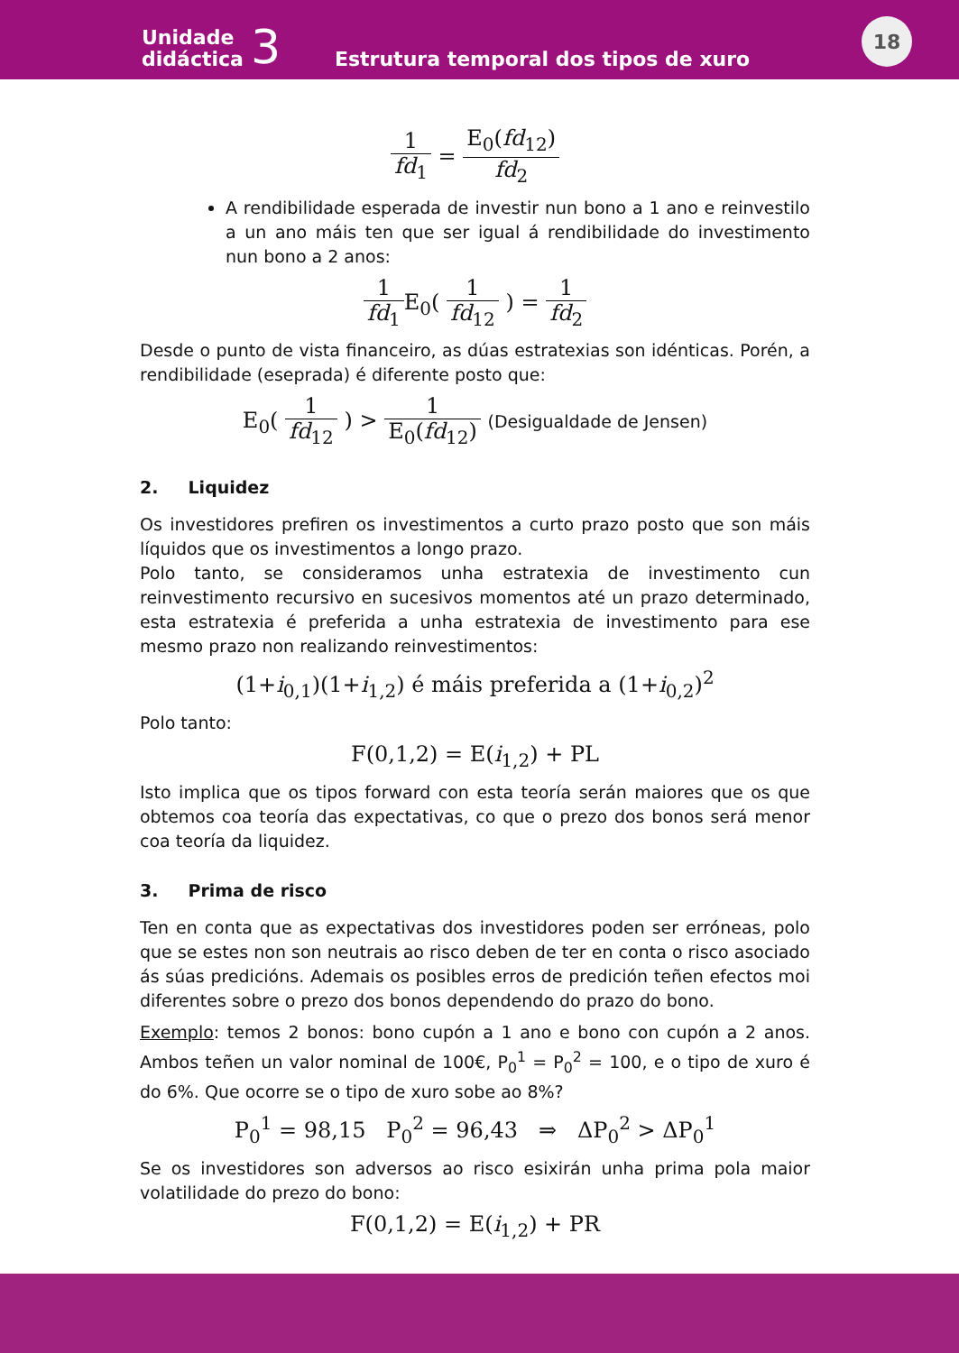Unidade
didáctica
3
Estrutura temporal dos tipos de xuro
18
1 fd<sub>1</sub> = E<sub>0</sub>(fd<sub>12</sub>) fd<sub>2</sub>
A rendibilidade esperada de investir nun bono a 1 ano e reinvestilo a un ano máis ten que ser igual á rendibilidade do investimento nun bono a 2 anos:
1 fd<sub>1</sub> E<sub>0</sub>( 1 fd<sub>12</sub> ) = 1 fd<sub>2</sub>
Desde o punto de vista financeiro, as dúas estratexias son idénticas. Porén, a rendibilidade (eseprada) é diferente posto que:
E<sub>0</sub>( 1 fd<sub>12</sub> ) > 1 E<sub>0</sub>(fd<sub>12</sub>) (Desigualdade de Jensen)
2. Liquidez
Os investidores prefiren os investimentos a curto prazo posto que son máis líquidos que os investimentos a longo prazo.
Polo tanto, se consideramos unha estratexia de investimento cun reinvestimento recursivo en sucesivos momentos até un prazo determinado, esta estratexia é preferida a unha estratexia de investimento para ese mesmo prazo non realizando reinvestimentos:
(1+i<sub>0,1</sub>)(1+i<sub>1,2</sub>) é máis preferida a (1+i<sub>0,2</sub>)<sup>2</sup>
Polo tanto:
F(0,1,2) = E(i<sub>1,2</sub>) + PL
Isto implica que os tipos forward con esta teoría serán maiores que os que obtemos coa teoría das expectativas, co que o prezo dos bonos será menor coa teoría da liquidez.
3. Prima de risco
Ten en conta que as expectativas dos investidores poden ser erróneas, polo que se estes non son neutrais ao risco deben de ter en conta o risco asociado ás súas predicións. Ademais os posibles erros de predición teñen efectos moi diferentes sobre o prezo dos bonos dependendo do prazo do bono.
Exemplo: temos 2 bonos: bono cupón a 1 ano e bono con cupón a 2 anos. Ambos teñen un valor nominal de 100€, P<sub>0</sub><sup>1</sup> = P<sub>0</sub><sup>2</sup> = 100, e o tipo de xuro é do 6%. Que ocorre se o tipo de xuro sobe ao 8%?
P<sub>0</sub><sup>1</sup> = 98,15 P<sub>0</sub><sup>2</sup> = 96,43 ⇒ ΔP<sub>0</sub><sup>2</sup> > ΔP<sub>0</sub><sup>1</sup>
Se os investidores son adversos ao risco esixirán unha prima pola maior volatilidade do prezo do bono:
F(0,1,2) = E(i<sub>1,2</sub>) + PR